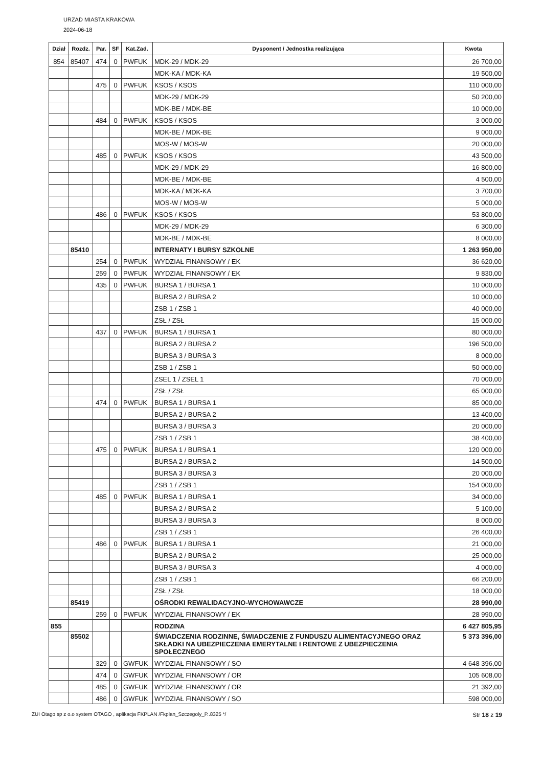URZAD MIASTA KRAKOWA
2024-06-18
| Dział | Rozdz. | Par. | SF | Kat.Zad. | Dysponent / Jednostka realizująca | Kwota |
| --- | --- | --- | --- | --- | --- | --- |
| 854 | 85407 | 474 | 0 | PWFUK | MDK-29 / MDK-29 | 26 700,00 |
| | | | | | MDK-KA / MDK-KA | 19 500,00 |
| | | 475 | 0 | PWFUK | KSOS / KSOS | 110 000,00 |
| | | | | | MDK-29 / MDK-29 | 50 200,00 |
| | | | | | MDK-BE / MDK-BE | 10 000,00 |
| | | 484 | 0 | PWFUK | KSOS / KSOS | 3 000,00 |
| | | | | | MDK-BE / MDK-BE | 9 000,00 |
| | | | | | MOS-W / MOS-W | 20 000,00 |
| | | 485 | 0 | PWFUK | KSOS / KSOS | 43 500,00 |
| | | | | | MDK-29 / MDK-29 | 16 800,00 |
| | | | | | MDK-BE / MDK-BE | 4 500,00 |
| | | | | | MDK-KA / MDK-KA | 3 700,00 |
| | | | | | MOS-W / MOS-W | 5 000,00 |
| | | 486 | 0 | PWFUK | KSOS / KSOS | 53 800,00 |
| | | | | | MDK-29 / MDK-29 | 6 300,00 |
| | | | | | MDK-BE / MDK-BE | 8 000,00 |
| | 85410 | | | | INTERNATY I BURSY SZKOLNE | 1 263 950,00 |
| | | 254 | 0 | PWFUK | WYDZIAŁ FINANSOWY / EK | 36 620,00 |
| | | 259 | 0 | PWFUK | WYDZIAŁ FINANSOWY / EK | 9 830,00 |
| | | 435 | 0 | PWFUK | BURSA 1 / BURSA 1 | 10 000,00 |
| | | | | | BURSA 2 / BURSA 2 | 10 000,00 |
| | | | | | ZSB 1 / ZSB 1 | 40 000,00 |
| | | | | | ZSŁ / ZSŁ | 15 000,00 |
| | | 437 | 0 | PWFUK | BURSA 1 / BURSA 1 | 80 000,00 |
| | | | | | BURSA 2 / BURSA 2 | 196 500,00 |
| | | | | | BURSA 3 / BURSA 3 | 8 000,00 |
| | | | | | ZSB 1 / ZSB 1 | 50 000,00 |
| | | | | | ZSEL 1 / ZSEL 1 | 70 000,00 |
| | | | | | ZSŁ / ZSŁ | 65 000,00 |
| | | 474 | 0 | PWFUK | BURSA 1 / BURSA 1 | 85 000,00 |
| | | | | | BURSA 2 / BURSA 2 | 13 400,00 |
| | | | | | BURSA 3 / BURSA 3 | 20 000,00 |
| | | | | | ZSB 1 / ZSB 1 | 38 400,00 |
| | | 475 | 0 | PWFUK | BURSA 1 / BURSA 1 | 120 000,00 |
| | | | | | BURSA 2 / BURSA 2 | 14 500,00 |
| | | | | | BURSA 3 / BURSA 3 | 20 000,00 |
| | | | | | ZSB 1 / ZSB 1 | 154 000,00 |
| | | 485 | 0 | PWFUK | BURSA 1 / BURSA 1 | 34 000,00 |
| | | | | | BURSA 2 / BURSA 2 | 5 100,00 |
| | | | | | BURSA 3 / BURSA 3 | 8 000,00 |
| | | | | | ZSB 1 / ZSB 1 | 26 400,00 |
| | | 486 | 0 | PWFUK | BURSA 1 / BURSA 1 | 21 000,00 |
| | | | | | BURSA 2 / BURSA 2 | 25 000,00 |
| | | | | | BURSA 3 / BURSA 3 | 4 000,00 |
| | | | | | ZSB 1 / ZSB 1 | 66 200,00 |
| | | | | | ZSŁ / ZSŁ | 18 000,00 |
| | 85419 | | | | OŚRODKI REWALIDACYJNO-WYCHOWAWCZE | 28 990,00 |
| | | 259 | 0 | PWFUK | WYDZIAŁ FINANSOWY / EK | 28 990,00 |
| 855 | | | | | RODZINA | 6 427 805,95 |
| | 85502 | | | | ŚWIADCZENIA RODZINNE, ŚWIADCZENIE Z FUNDUSZU ALIMENTACYJNEGO ORAZ SKŁADKI NA UBEZPIECZENIA EMERYTALNE I RENTOWE Z UBEZPIECZENIA SPOŁECZNEGO | 5 373 396,00 |
| | | 329 | 0 | GWFUK | WYDZIAŁ FINANSOWY / SO | 4 648 396,00 |
| | | 474 | 0 | GWFUK | WYDZIAŁ FINANSOWY / OR | 105 608,00 |
| | | 485 | 0 | GWFUK | WYDZIAŁ FINANSOWY / OR | 21 392,00 |
| | | 486 | 0 | GWFUK | WYDZIAŁ FINANSOWY / SO | 598 000,00 |
ZUI Otago sp z o.o system OTAGO , aplikacja FKPLAN /Fkplan_Szczegoly_P..8325 */ Str 18 z 19